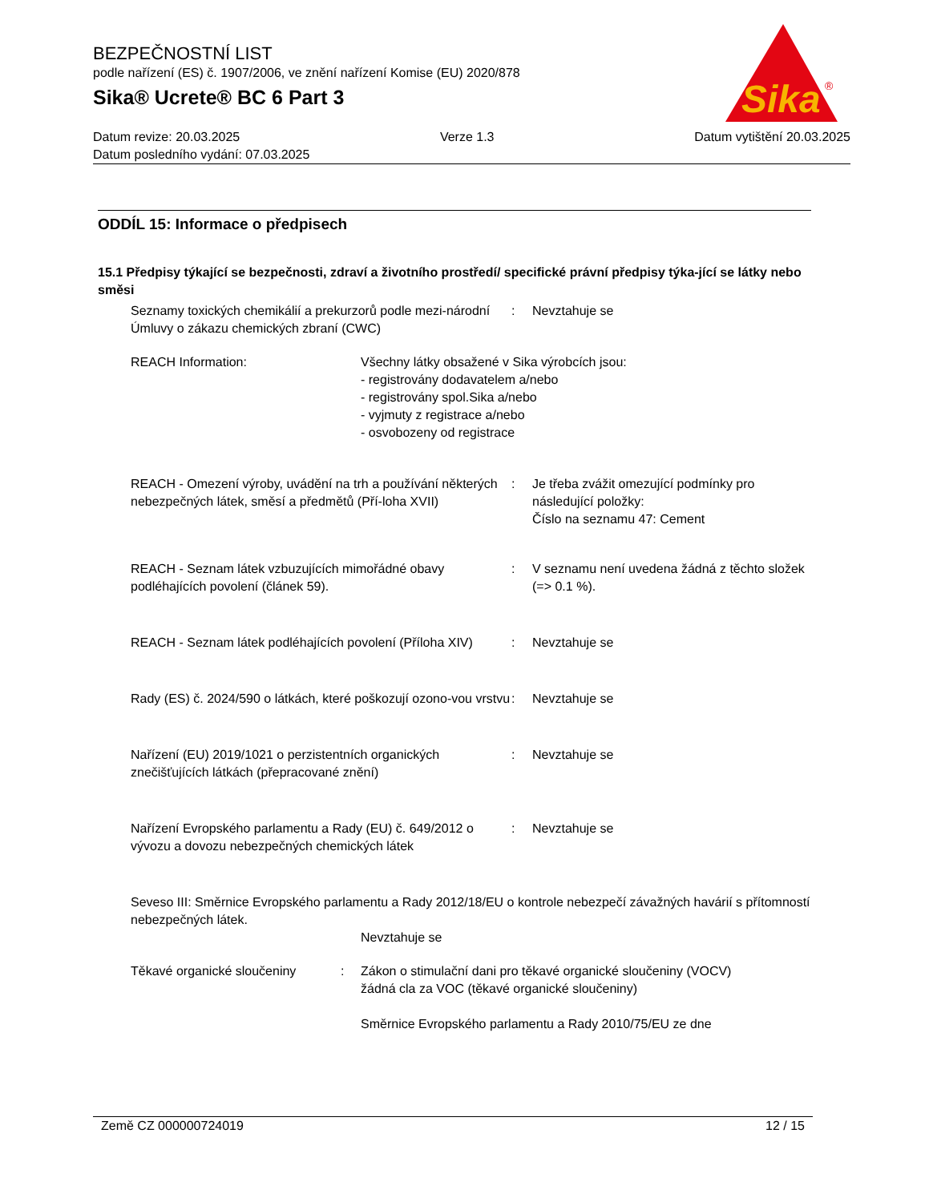BEZPEČNOSTNÍ LIST
podle nařízení (ES) č. 1907/2006, ve znění nařízení Komise (EU) 2020/878
Sika® Ucrete® BC 6 Part 3
Datum revize: 20.03.2025 Verze 1.3 Datum vytištění 20.03.2025
Datum posledního vydání: 07.03.2025
Sika
®
ODDÍL 15: Informace o předpisech
15.1 Předpisy týkající se bezpečnosti, zdraví a životního prostředí/ specifické právní předpisy týka-jící se látky nebo směsi
Seznamy toxických chemikálií a prekurzorů podle mezi-národní Úmluvy o zákazu chemických zbraní (CWC)
: Nevztahuje se
REACH Information: Všechny látky obsažené v Sika výrobcích jsou:
- registrovány dodavatelem a/nebo
- registrovány spol.Sika a/nebo
- vyjmuty z registrace a/nebo
- osvobozeny od registrace
REACH - Omezení výroby, uvádění na trh a používání některých nebezpečných látek, směsí a předmětů (Pří-loha XVII)
: Je třeba zvážit omezující podmínky pro následující položky:
Číslo na seznamu 47: Cement
REACH - Seznam látek vzbuzujících mimořádné obavy podléhajících povolení (článek 59).
: V seznamu není uvedena žádná z těchto složek (=> 0.1 %).
REACH - Seznam látek podléhajících povolení (Příloha XIV)
: Nevztahuje se
Rady (ES) č. 2024/590 o látkách, které poškozují ozono-vou vrstvu
: Nevztahuje se
Nařízení (EU) 2019/1021 o perzistentních organických znečišťujících látkách (přepracované znění)
: Nevztahuje se
Nařízení Evropského parlamentu a Rady (EU) č. 649/2012 o vývozu a dovozu nebezpečných chemických látek
: Nevztahuje se
Seveso III: Směrnice Evropského parlamentu a Rady 2012/18/EU o kontrole nebezpečí závažných havárií s přítomností nebezpečných látek.
Nevztahuje se
Těkavé organické sloučeniny : Zákon o stimulační dani pro těkavé organické sloučeniny (VOCV)
žádná cla za VOC (těkavé organické sloučeniny)
Směrnice Evropského parlamentu a Rady 2010/75/EU ze dne
Země CZ 000000724019 12 / 15